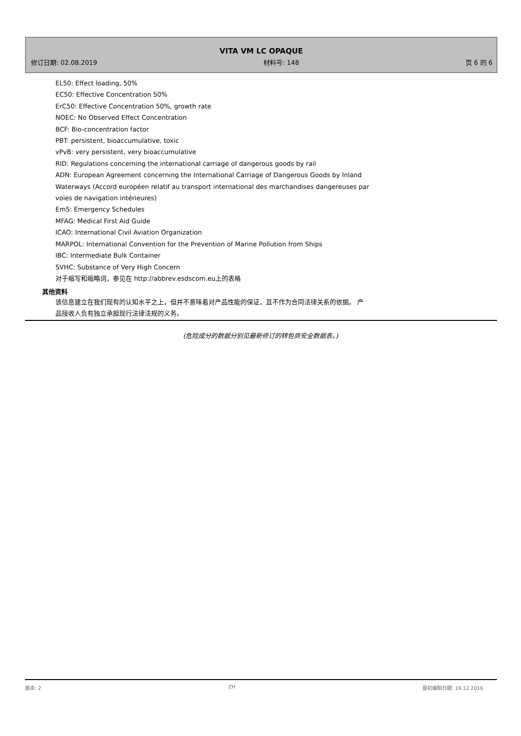VITA VM LC OPAQUE
修订日期: 02.08.2019 材料号: 148 页 6 的 6
EL50: Effect loading, 50%
EC50: Effective Concentration 50%
ErC50: Effective Concentration 50%, growth rate
NOEC: No Observed Effect Concentration
BCF: Bio-concentration factor
PBT: persistent, bioaccumulative, toxic
vPvB: very persistent, very bioaccumulative
RID: Regulations concerning the international carriage of dangerous goods by rail
ADN: European Agreement concerning the International Carriage of Dangerous Goods by Inland
Waterways (Accord européen relatif au transport international des marchandises dangereuses par
voies de navigation intérieures)
EmS: Emergency Schedules
MFAG: Medical First Aid Guide
ICAO: International Civil Aviation Organization
MARPOL: International Convention for the Prevention of Marine Pollution from Ships
IBC: Intermediate Bulk Container
SVHC: Substance of Very High Concern
对于缩写和缩略词，参见在 http://abbrev.esdscom.eu上的表格
其他资料
该信息建立在我们现有的认知水平之上，但并不意味着对产品性能的保证，且不作为合同法律关系的依据。 产
品接收人负有独立承担现行法律法规的义务。
(危险成分的数据分别见最新修订的转包商安全数据表。)
版本: 2 ZH 最初编制日期: 19.12.2016